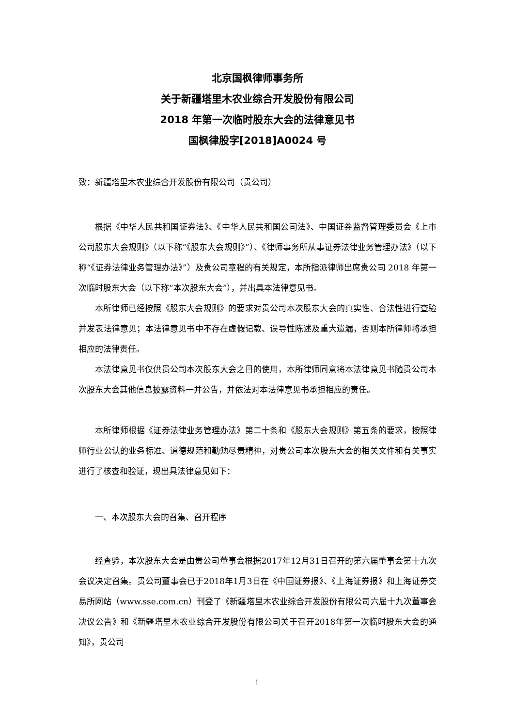北京国枫律师事务所
关于新疆塔里木农业综合开发股份有限公司
2018 年第一次临时股东大会的法律意见书
国枫律股字[2018]A0024 号
致：新疆塔里木农业综合开发股份有限公司（贵公司）
根据《中华人民共和国证券法》、《中华人民共和国公司法》、中国证券监督管理委员会《上市公司股东大会规则》（以下称“《股东大会规则》”）、《律师事务所从事证券法律业务管理办法》（以下称“《证券法律业务管理办法》”）及贵公司章程的有关规定，本所指派律师出席贵公司 2018 年第一次临时股东大会（以下称“本次股东大会”），并出具本法律意见书。
本所律师已经按照《股东大会规则》的要求对贵公司本次股东大会的真实性、合法性进行查验并发表法律意见；本法律意见书中不存在虚假记载、误导性陈述及重大遗漏，否则本所律师将承担相应的法律责任。
本法律意见书仅供贵公司本次股东大会之目的使用，本所律师同意将本法律意见书随贵公司本次股东大会其他信息披露资料一并公告，并依法对本法律意见书承担相应的责任。
本所律师根据《证券法律业务管理办法》第二十条和《股东大会规则》第五条的要求，按照律师行业公认的业务标准、道德规范和勤勉尽责精神，对贵公司本次股东大会的相关文件和有关事实进行了核查和验证，现出具法律意见如下：
一、本次股东大会的召集、召开程序
经查验，本次股东大会是由贵公司董事会根据2017年12月31日召开的第六届董事会第十九次会议决定召集。贵公司董事会已于2018年1月3日在《中国证券报》、《上海证券报》和上海证券交易所网站（www.sse.com.cn）刊登了《新疆塔里木农业综合开发股份有限公司六届十九次董事会决议公告》和《新疆塔里木农业综合开发股份有限公司关于召开2018年第一次临时股东大会的通知》，贵公司
1